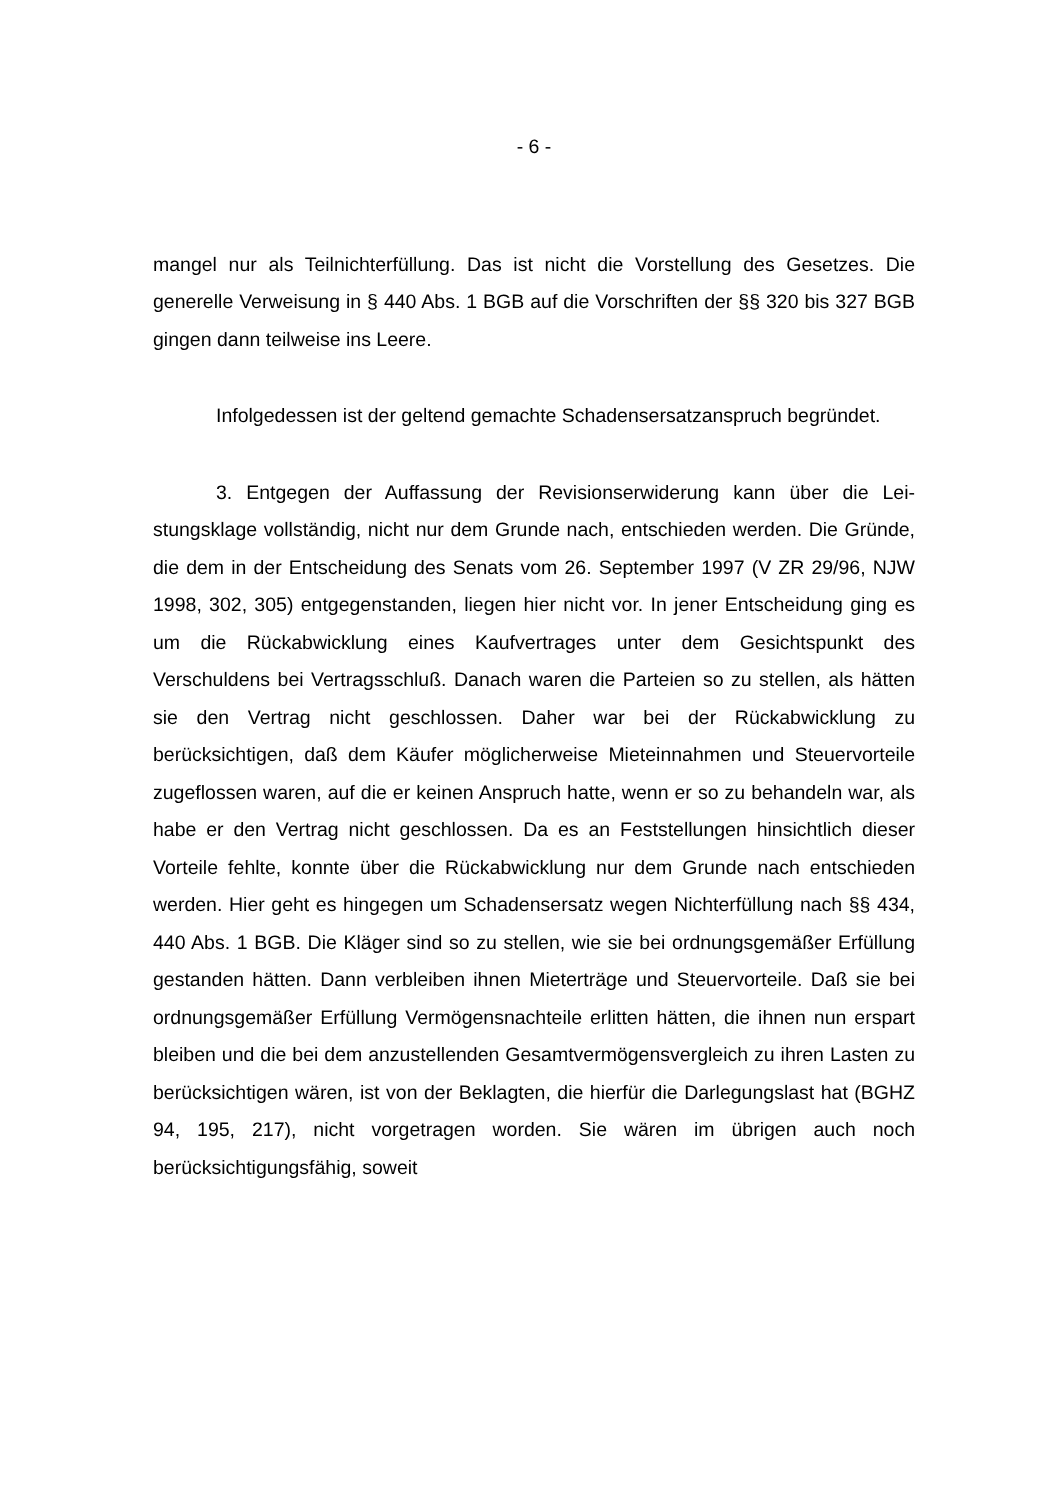- 6 -
mangel nur als Teilnichterfüllung. Das ist nicht die Vorstellung des Gesetzes. Die generelle Verweisung in § 440 Abs. 1 BGB auf die Vorschriften der §§ 320 bis 327 BGB gingen dann teilweise ins Leere.
Infolgedessen ist der geltend gemachte Schadensersatzanspruch be­gründet.
3. Entgegen der Auffassung der Revisionserwiderung kann über die Lei­stungsklage vollständig, nicht nur dem Grunde nach, entschieden werden. Die Gründe, die dem in der Entscheidung des Senats vom 26. September 1997 (V ZR 29/96, NJW 1998, 302, 305) entgegenstanden, liegen hier nicht vor. In jener Entscheidung ging es um die Rückabwicklung eines Kaufvertrages unter dem Gesichtspunkt des Verschuldens bei Vertragsschluß. Danach waren die Parteien so zu stellen, als hätten sie den Vertrag nicht geschlossen. Daher war bei der Rückabwicklung zu berücksichtigen, daß dem Käufer möglicherweise Mieteinnahmen und Steuervorteile zugeflossen waren, auf die er keinen An­spruch hatte, wenn er so zu behandeln war, als habe er den Vertrag nicht ge­schlossen. Da es an Feststellungen hinsichtlich dieser Vorteile fehlte, konnte über die Rückabwicklung nur dem Grunde nach entschieden werden. Hier geht es hingegen um Schadensersatz wegen Nichterfüllung nach §§ 434, 440 Abs. 1 BGB. Die Kläger sind so zu stellen, wie sie bei ordnungsgemäßer Er­füllung gestanden hätten. Dann verbleiben ihnen Mieterträge und Steuervor­teile. Daß sie bei ordnungsgemäßer Erfüllung Vermögensnachteile erlitten hätten, die ihnen nun erspart bleiben und die bei dem anzustellenden Gesamt­vermögensvergleich zu ihren Lasten zu berücksichtigen wären, ist von der Be­klagten, die hierfür die Darlegungslast hat (BGHZ 94, 195, 217), nicht vorge­tragen worden. Sie wären im übrigen auch noch berücksichtigungsfähig, soweit